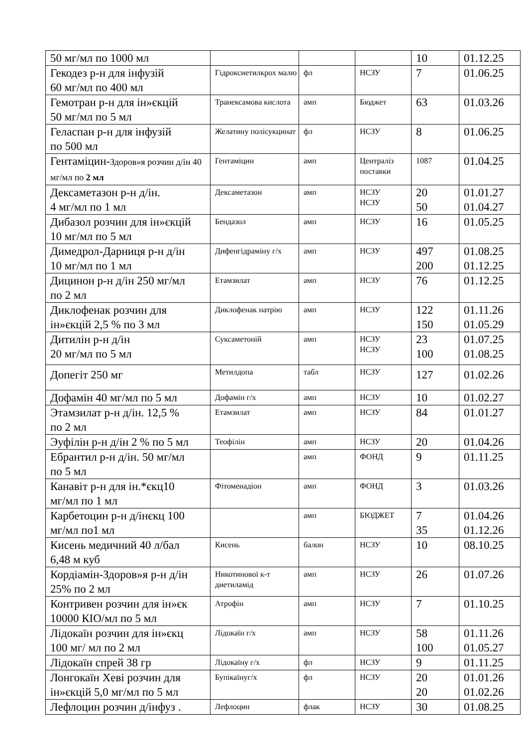| 50 мг/мл по 1000 мл | | | | 10 | 01.12.25 |
| Гекодез р-н для інфузій 60 мг/мл по 400 мл | Гідроксиетилкрох малю | фл | НСЗУ | 7 | 01.06.25 |
| Гемотран р-н для ін»єкцій 50 мг/мл по 5 мл | Транексамова кислота | амп | Бюджет | 63 | 01.03.26 |
| Геласпан р-н для інфузій по 500 мл | Желатину полісукцинат | фл | НСЗУ | 8 | 01.06.25 |
| Гентаміцин- Здоров»я розчин д/ін 40 мг/мл по 2 мл | Гентаміцин | амп | Централіз поставки | 1087 | 01.04.25 |
| Дексаметазон р-н д/ін. 4 мг/мл по 1 мл | Дексаметазон | амп | НСЗУ НСЗУ | 20 50 | 01.01.27 01.04.27 |
| Дибазол розчин для ін»єкцій 10 мг/мл по 5 мл | Бендазол | амп | НСЗУ | 16 | 01.05.25 |
| Димедрол-Дарниця р-н д/ін 10 мг/мл по 1 мл | Дифенгідраміну г/х | амп | НСЗУ | 497 200 | 01.08.25 01.12.25 |
| Дицинон р-н д/ін 250 мг/мл по 2 мл | Етамзилат | амп | НСЗУ | 76 | 01.12.25 |
| Диклофенак розчин для ін»єкцій 2,5 % по 3 мл | Диклофенак натрію | амп | НСЗУ | 122 150 | 01.11.26 01.05.29 |
| Дитилін р-н д/ін 20 мг/мл по 5 мл | Суксаметоній | амп | НСЗУ НСЗУ | 23 100 | 01.07.25 01.08.25 |
| Допегіт 250 мг | Метилдопа | табл | НСЗУ | 127 | 01.02.26 |
| Дофамін 40 мг/мл по 5 мл | Дофамін г/х | амп | НСЗУ | 10 | 01.02.27 |
| Этамзилат р-н д/ін. 12,5 % по 2 мл | Етамзилат | амп | НСЗУ | 84 | 01.01.27 |
| Эуфілін р-н д/ін 2 % по 5 мл | Теофілін | амп | НСЗУ | 20 | 01.04.26 |
| Ебрантил р-н д/ін. 50 мг/мл по 5 мл | | амп | ФОНД | 9 | 01.11.25 |
| Канавіт р-н для ін.*єкц10 мг/мл по 1 мл | Фітоменадіон | амп | ФОНД | 3 | 01.03.26 |
| Карбетоцин р-н д/інєкц 100 мг/мл по1 мл | | амп | БЮДЖЕТ | 7 35 | 01.04.26 01.12.26 |
| Кисень медичний 40 л/бал 6,48 м куб | Кисень | балон | НСЗУ | 10 | 08.10.25 |
| Кордіамін-Здоров»я р-н д/ін 25% по 2 мл | Никотинової к-т диетиламід | амп | НСЗУ | 26 | 01.07.26 |
| Контривен розчин для ін»єк 10000 КІО/мл по 5 мл | Атрофін | амп | НСЗУ | 7 | 01.10.25 |
| Лідокаїн розчин для ін»єкц 100 мг/ мл по 2 мл | Лідокаїн г/х | амп | НСЗУ | 58 100 | 01.11.26 01.05.27 |
| Лідокаїн спрей 38 гр | Лідокаїну г/х | фл | НСЗУ | 9 | 01.11.25 |
| Лонгокаїн Хеві розчин для ін»єкцій 5,0 мг/мл по 5 мл | Бупікаїнуг/х | фл | НСЗУ | 20 20 | 01.01.26 01.02.26 |
| Лефлоцин розчин д/інфуз . | Лефлоцин | флак | НСЗУ | 30 | 01.08.25 |